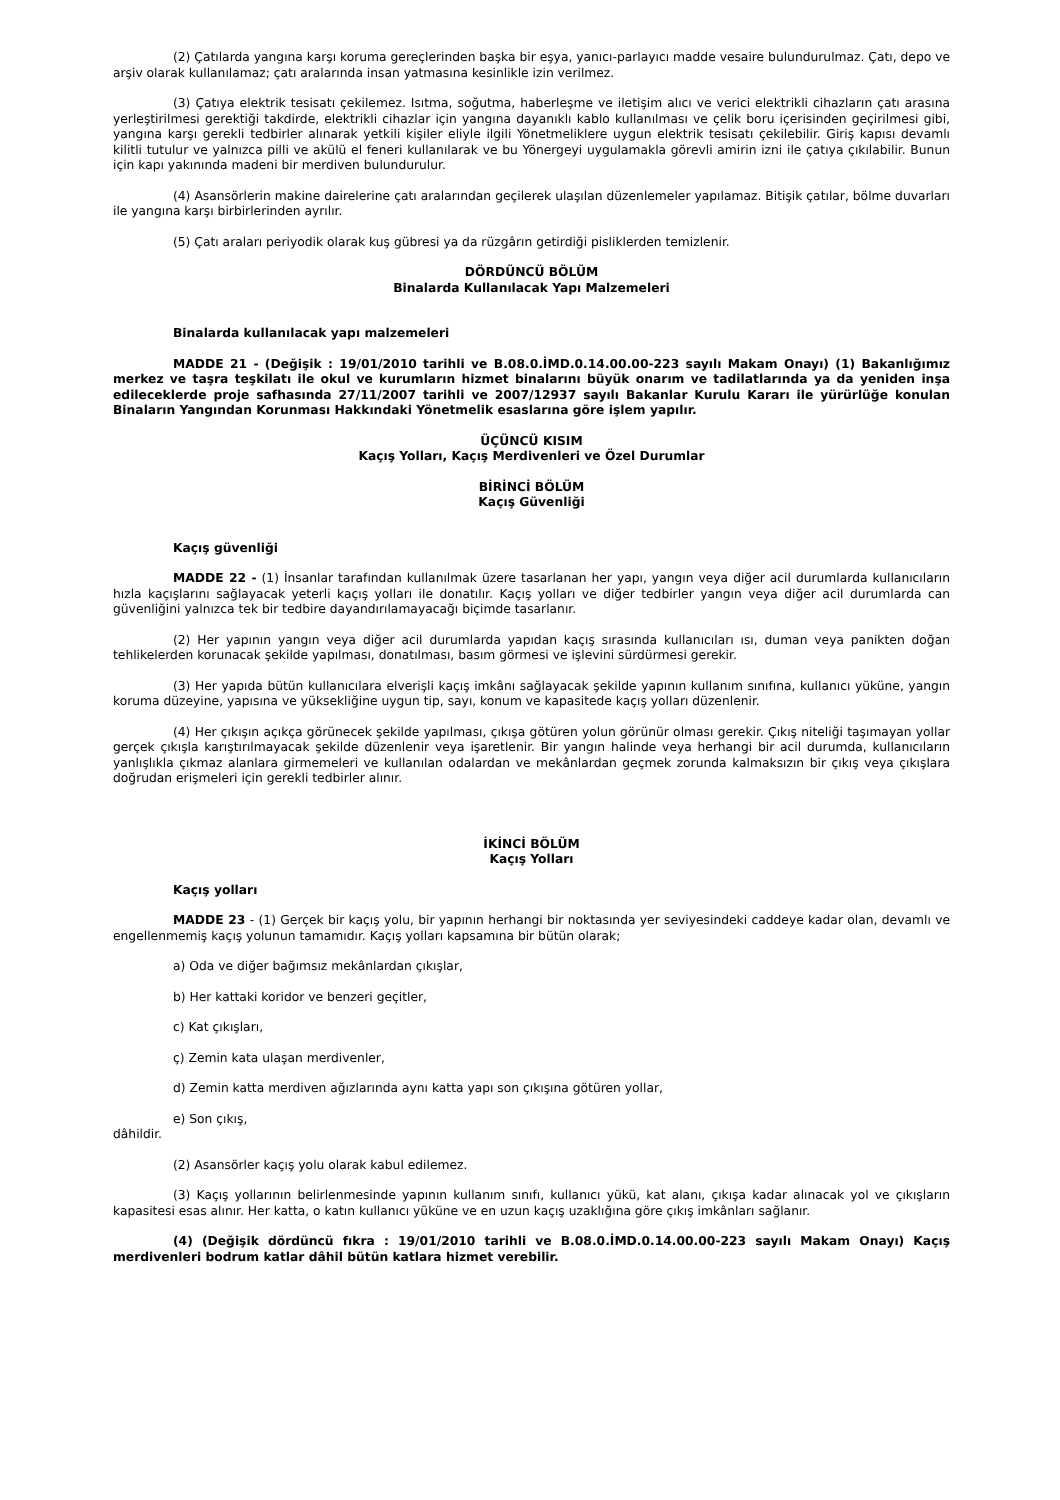(2) Çatılarda yangına karşı koruma gereçlerinden başka bir eşya, yanıcı-parlayıcı madde vesaire bulundurulmaz. Çatı, depo ve arşiv olarak kullanılamaz; çatı aralarında insan yatmasına kesinlikle izin verilmez.
(3) Çatıya elektrik tesisatı çekilemez. Isıtma, soğutma, haberleşme ve iletişim alıcı ve verici elektrikli cihazların çatı arasına yerleştirilmesi gerektiği takdirde, elektrikli cihazlar için yangına dayanıklı kablo kullanılması ve çelik boru içerisinden geçirilmesi gibi, yangına karşı gerekli tedbirler alınarak yetkili kişiler eliyle ilgili Yönetmeliklere uygun elektrik tesisatı çekilebilir. Giriş kapısı devamlı kilitli tutulur ve yalnızca pilli ve akülü el feneri kullanılarak ve bu Yönergeyi uygulamakla görevli amirin izni ile çatıya çıkılabilir. Bunun için kapı yakınında madeni bir merdiven bulundurulur.
(4) Asansörlerin makine dairelerine çatı aralarından geçilerek ulaşılan düzenlemeler yapılamaz. Bitişik çatılar, bölme duvarları ile yangına karşı birbirlerinden ayrılır.
(5) Çatı araları periyodik olarak kuş gübresi ya da rüzgârın getirdiği pisliklerden temizlenir.
DÖRDÜNCÜ BÖLÜM
Binalarda Kullanılacak Yapı Malzemeleri
Binalarda kullanılacak yapı malzemeleri
MADDE 21 - (Değişik : 19/01/2010 tarihli ve B.08.0.İMD.0.14.00.00-223 sayılı Makam Onayı) (1) Bakanlığımız merkez ve taşra teşkilatı ile okul ve kurumların hizmet binalarını büyük onarım ve tadilatlarında ya da yeniden inşa edileceklerde proje safhasında 27/11/2007 tarihli ve 2007/12937 sayılı Bakanlar Kurulu Kararı ile yürürlüğe konulan Binaların Yangından Korunması Hakkındaki Yönetmelik esaslarına göre işlem yapılır.
ÜÇÜNCÜ KISIM
Kaçış Yolları, Kaçış Merdivenleri ve Özel Durumlar
BİRİNCİ BÖLÜM
Kaçış Güvenliği
Kaçış güvenliği
MADDE 22 - (1) İnsanlar tarafından kullanılmak üzere tasarlanan her yapı, yangın veya diğer acil durumlarda kullanıcıların hızla kaçışlarını sağlayacak yeterli kaçış yolları ile donatılır. Kaçış yolları ve diğer tedbirler yangın veya diğer acil durumlarda can güvenliğini yalnızca tek bir tedbire dayandırılamayacağı biçimde tasarlanır.
(2) Her yapının yangın veya diğer acil durumlarda yapıdan kaçış sırasında kullanıcıları ısı, duman veya panikten doğan tehlikelerden korunacak şekilde yapılması, donatılması, basım görmesi ve işlevini sürdürmesi gerekir.
(3) Her yapıda bütün kullanıcılara elverişli kaçış imkânı sağlayacak şekilde yapının kullanım sınıfına, kullanıcı yüküne, yangın koruma düzeyine, yapısına ve yüksekliğine uygun tip, sayı, konum ve kapasitede kaçış yolları düzenlenir.
(4) Her çıkışın açıkça görünecek şekilde yapılması, çıkışa götüren yolun görünür olması gerekir. Çıkış niteliği taşımayan yollar gerçek çıkışla karıştırılmayacak şekilde düzenlenir veya işaretlenir. Bir yangın halinde veya herhangi bir acil durumda, kullanıcıların yanlışlıkla çıkmaz alanlara girmemeleri ve kullanılan odalardan ve mekânlardan geçmek zorunda kalmaksızın bir çıkış veya çıkışlara doğrudan erişmeleri için gerekli tedbirler alınır.
İKİNCİ BÖLÜM
Kaçış Yolları
Kaçış yolları
MADDE 23 - (1) Gerçek bir kaçış yolu, bir yapının herhangi bir noktasında yer seviyesindeki caddeye kadar olan, devamlı ve engellenmemiş kaçış yolunun tamamıdır. Kaçış yolları kapsamına bir bütün olarak;
a) Oda ve diğer bağımsız mekânlardan çıkışlar,
b) Her kattaki koridor ve benzeri geçitler,
c) Kat çıkışları,
ç) Zemin kata ulaşan merdivenler,
d) Zemin katta merdiven ağızlarında aynı katta yapı son çıkışına götüren yollar,
e) Son çıkış,
dâhildir.
(2) Asansörler kaçış yolu olarak kabul edilemez.
(3) Kaçış yollarının belirlenmesinde yapının kullanım sınıfı, kullanıcı yükü, kat alanı, çıkışa kadar alınacak yol ve çıkışların kapasitesi esas alınır. Her katta, o katın kullanıcı yüküne ve en uzun kaçış uzaklığına göre çıkış imkânları sağlanır.
(4) (Değişik dördüncü fıkra : 19/01/2010 tarihli ve B.08.0.İMD.0.14.00.00-223 sayılı Makam Onayı) Kaçış merdivenleri bodrum katlar dâhil bütün katlara hizmet verebilir.